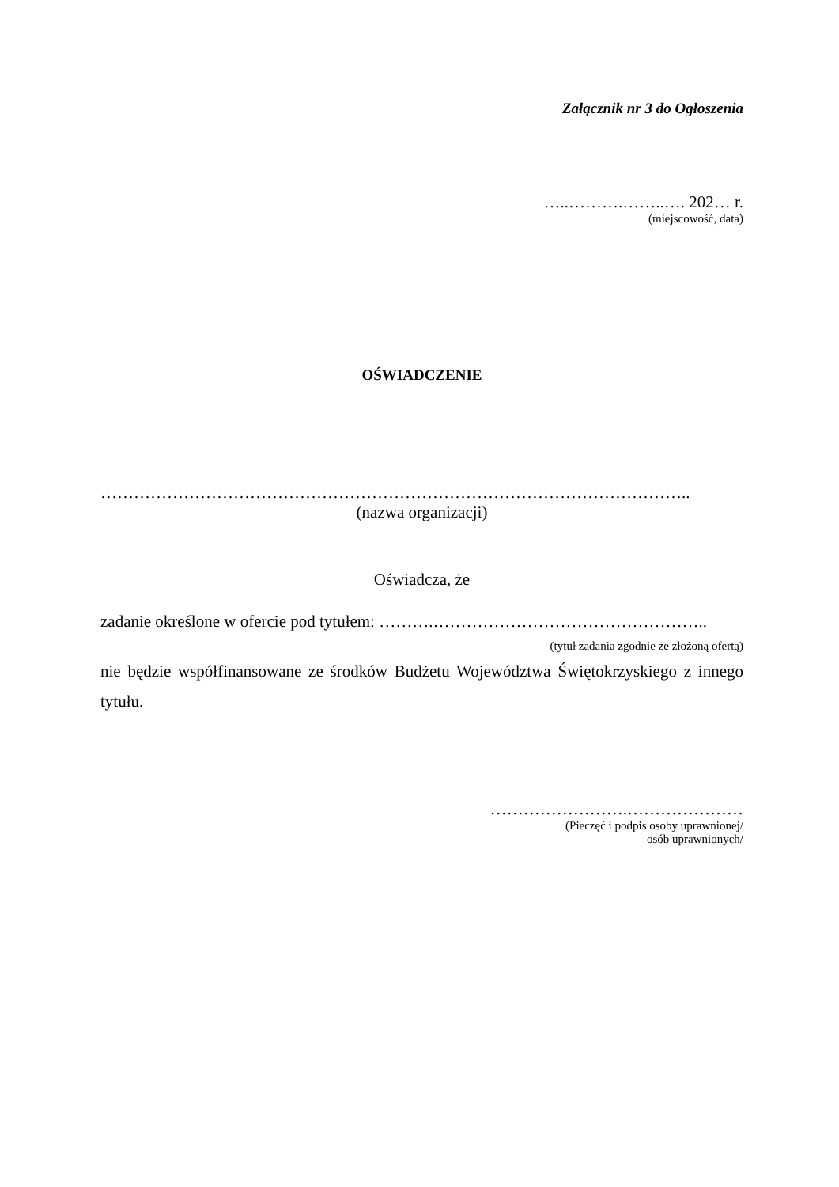Załącznik nr 3 do Ogłoszenia
…..……….……..…. 202… r.
(miejscowość, data)
OŚWIADCZENIE
……………………………………………………………………………………………..
(nazwa organizacji)
Oświadcza, że
zadanie określone w ofercie pod tytułem: ……….…………………………………………..
(tytuł zadania zgodnie ze złożoną ofertą)
nie będzie współfinansowane ze środków Budżetu Województwa Świętokrzyskiego z innego tytułu.
…………………….…………………
(Pieczęć i podpis osoby uprawnionej/
osób uprawnionych/